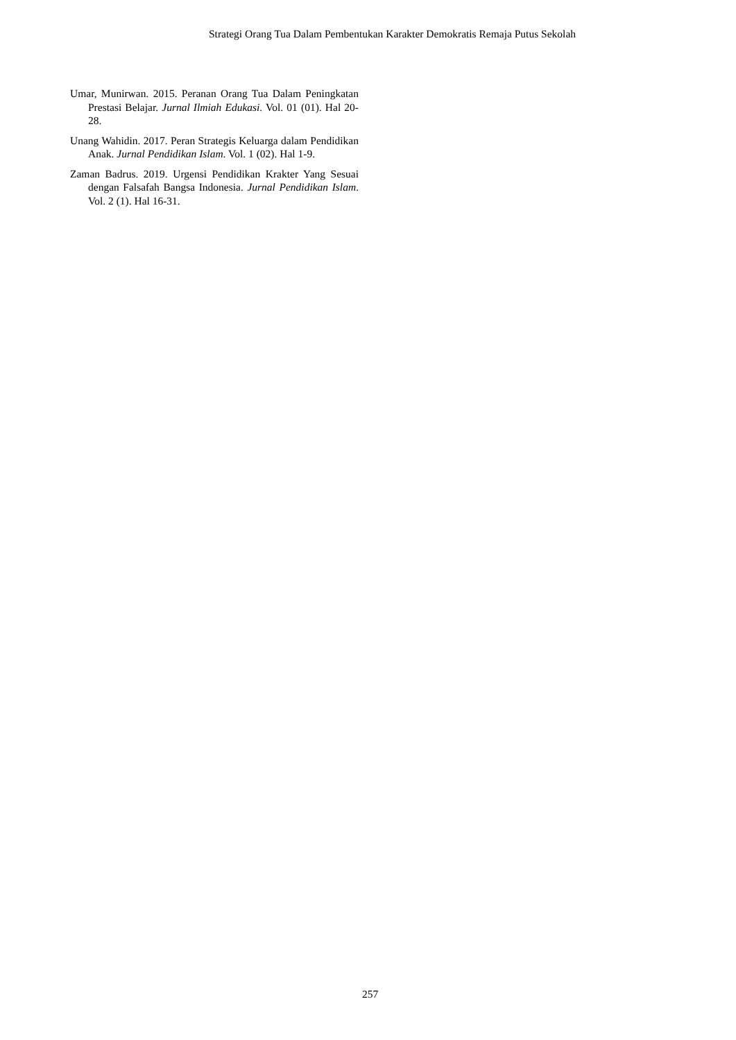Strategi Orang Tua Dalam Pembentukan Karakter Demokratis Remaja Putus Sekolah
Umar, Munirwan. 2015. Peranan Orang Tua Dalam Peningkatan Prestasi Belajar. Jurnal Ilmiah Edukasi. Vol. 01 (01). Hal 20-28.
Unang Wahidin. 2017. Peran Strategis Keluarga dalam Pendidikan Anak. Jurnal Pendidikan Islam. Vol. 1 (02). Hal 1-9.
Zaman Badrus. 2019. Urgensi Pendidikan Krakter Yang Sesuai dengan Falsafah Bangsa Indonesia. Jurnal Pendidikan Islam. Vol. 2 (1). Hal 16-31.
257